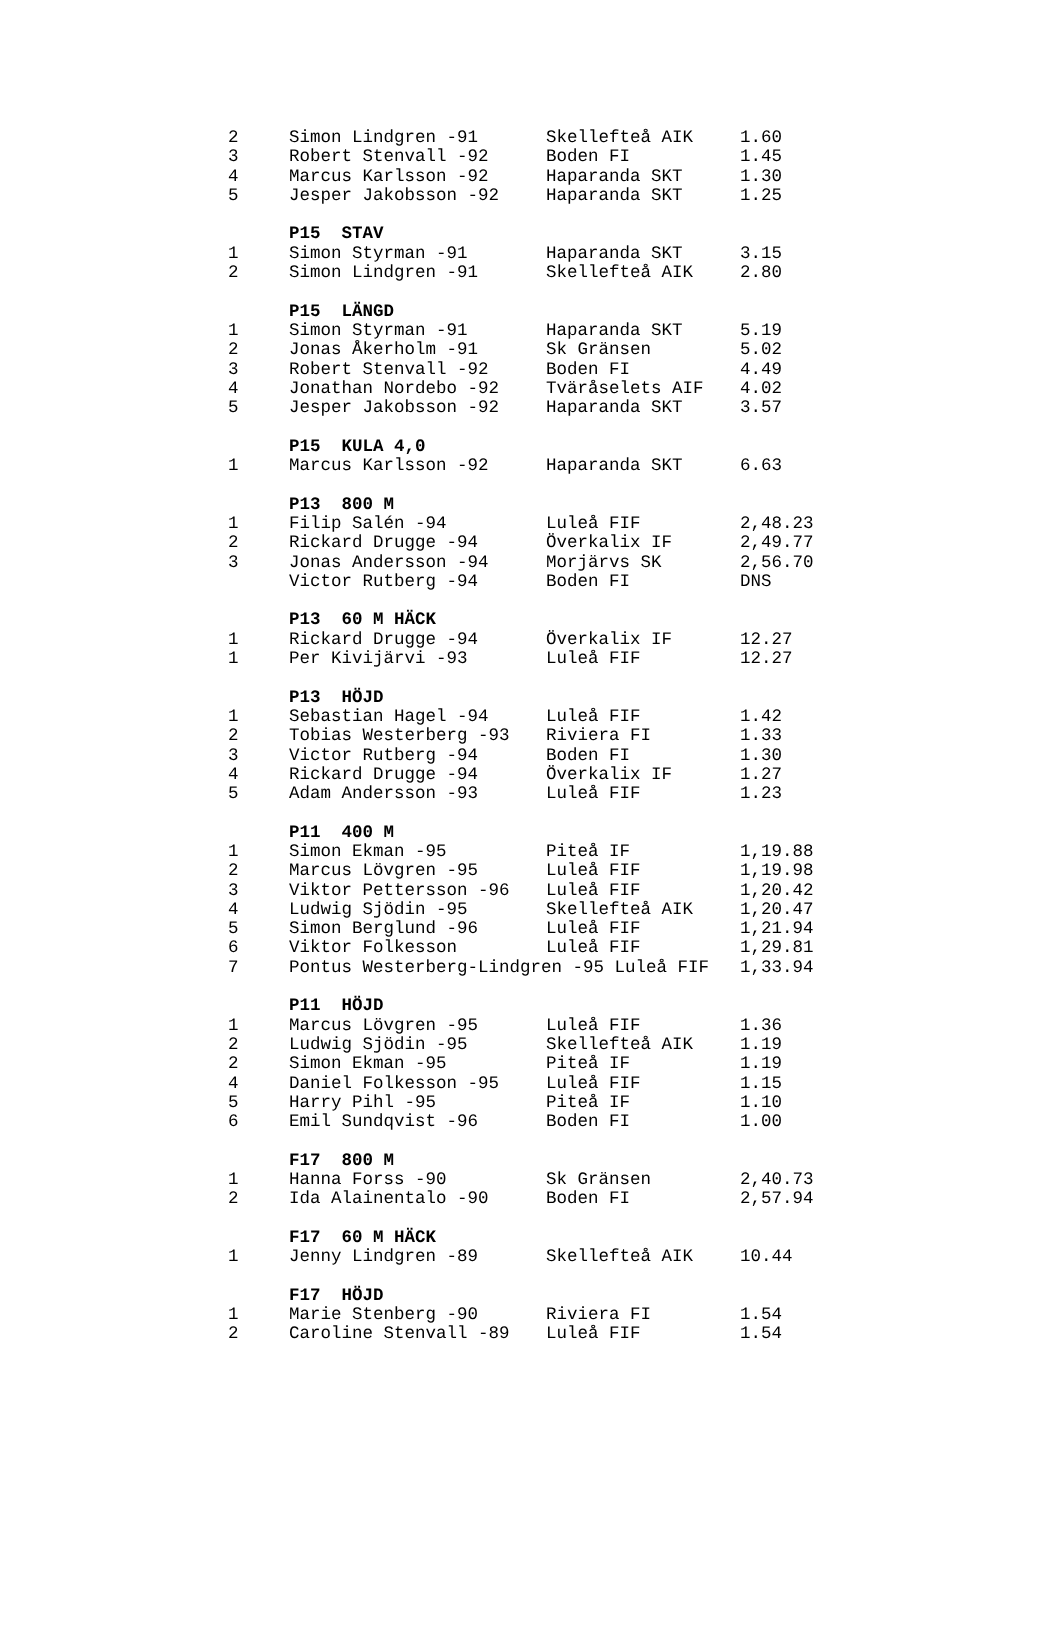| 2 | Simon Lindgren -91 | Skellefteå AIK | 1.60 |
| 3 | Robert Stenvall -92 | Boden FI | 1.45 |
| 4 | Marcus Karlsson -92 | Haparanda SKT | 1.30 |
| 5 | Jesper Jakobsson -92 | Haparanda SKT | 1.25 |
| | P15 STAV | | |
| 1 | Simon Styrman -91 | Haparanda SKT | 3.15 |
| 2 | Simon Lindgren -91 | Skellefteå AIK | 2.80 |
| | P15 LÄNGD | | |
| 1 | Simon Styrman -91 | Haparanda SKT | 5.19 |
| 2 | Jonas Åkerholm -91 | Sk Gränsen | 5.02 |
| 3 | Robert Stenvall -92 | Boden FI | 4.49 |
| 4 | Jonathan Nordebo -92 | Tväråselets AIF | 4.02 |
| 5 | Jesper Jakobsson -92 | Haparanda SKT | 3.57 |
| | P15 KULA 4,0 | | |
| 1 | Marcus Karlsson -92 | Haparanda SKT | 6.63 |
| | P13 800 M | | |
| 1 | Filip Salén -94 | Luleå FIF | 2,48.23 |
| 2 | Rickard Drugge -94 | Överkalix IF | 2,49.77 |
| 3 | Jonas Andersson -94 | Morjärvs SK | 2,56.70 |
| | Victor Rutberg -94 | Boden FI | DNS |
| | P13 60 M HÄCK | | |
| 1 | Rickard Drugge -94 | Överkalix IF | 12.27 |
| 1 | Per Kivijärvi -93 | Luleå FIF | 12.27 |
| | P13 HÖJD | | |
| 1 | Sebastian Hagel -94 | Luleå FIF | 1.42 |
| 2 | Tobias Westerberg -93 | Riviera FI | 1.33 |
| 3 | Victor Rutberg -94 | Boden FI | 1.30 |
| 4 | Rickard Drugge -94 | Överkalix IF | 1.27 |
| 5 | Adam Andersson -93 | Luleå FIF | 1.23 |
| | P11 400 M | | |
| 1 | Simon Ekman -95 | Piteå IF | 1,19.88 |
| 2 | Marcus Lövgren -95 | Luleå FIF | 1,19.98 |
| 3 | Viktor Pettersson -96 | Luleå FIF | 1,20.42 |
| 4 | Ludwig Sjödin -95 | Skellefteå AIK | 1,20.47 |
| 5 | Simon Berglund -96 | Luleå FIF | 1,21.94 |
| 6 | Viktor Folkesson | Luleå FIF | 1,29.81 |
| 7 | Pontus Westerberg-Lindgren -95 Luleå FIF | | 1,33.94 |
| | P11 HÖJD | | |
| 1 | Marcus Lövgren -95 | Luleå FIF | 1.36 |
| 2 | Ludwig Sjödin -95 | Skellefteå AIK | 1.19 |
| 2 | Simon Ekman -95 | Piteå IF | 1.19 |
| 4 | Daniel Folkesson -95 | Luleå FIF | 1.15 |
| 5 | Harry Pihl -95 | Piteå IF | 1.10 |
| 6 | Emil Sundqvist -96 | Boden FI | 1.00 |
| | F17 800 M | | |
| 1 | Hanna Forss -90 | Sk Gränsen | 2,40.73 |
| 2 | Ida Alainentalo -90 | Boden FI | 2,57.94 |
| | F17 60 M HÄCK | | |
| 1 | Jenny Lindgren -89 | Skellefteå AIK | 10.44 |
| | F17 HÖJD | | |
| 1 | Marie Stenberg -90 | Riviera FI | 1.54 |
| 2 | Caroline Stenvall -89 | Luleå FIF | 1.54 |